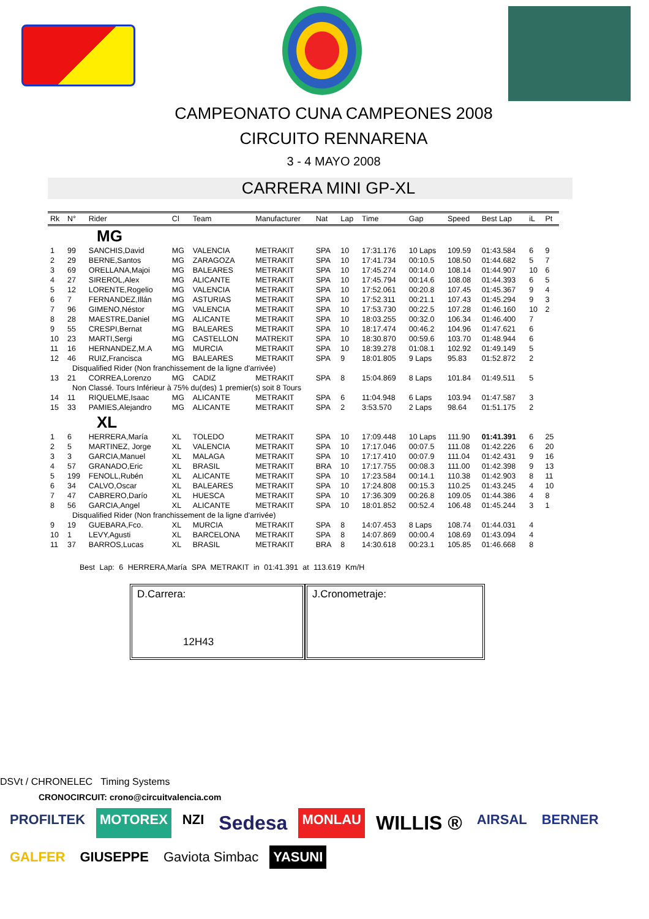CAMPEONATO CUNA CAMPEONES 2008
CIRCUITO RENNARENA
3 - 4 MAYO 2008
CARRERA MINI GP-XL
| Rk | N° | Rider | Cl | Team | Manufacturer | Nat | Lap | Time | Gap | Speed | Best Lap | iL | Pt |
| --- | --- | --- | --- | --- | --- | --- | --- | --- | --- | --- | --- | --- | --- |
| MG | | | | | | | | | | | | | |
| 1 | 99 | SANCHIS,David | MG | VALENCIA | METRAKIT | SPA | 10 | 17:31.176 | 10 Laps | 109.59 | 01:43.584 | 6 | 9 |
| 2 | 29 | BERNE,Santos | MG | ZARAGOZA | METRAKIT | SPA | 10 | 17:41.734 | 00:10.5 | 108.50 | 01:44.682 | 5 | 7 |
| 3 | 69 | ORELLANA,Majoi | MG | BALEARES | METRAKIT | SPA | 10 | 17:45.274 | 00:14.0 | 108.14 | 01:44.907 | 10 | 6 |
| 4 | 27 | SIREROL,Alex | MG | ALICANTE | METRAKIT | SPA | 10 | 17:45.794 | 00:14.6 | 108.08 | 01:44.393 | 6 | 5 |
| 5 | 12 | LORENTE,Rogelio | MG | VALENCIA | METRAKIT | SPA | 10 | 17:52.061 | 00:20.8 | 107.45 | 01:45.367 | 9 | 4 |
| 6 | 7 | FERNANDEZ,Illán | MG | ASTURIAS | METRAKIT | SPA | 10 | 17:52.311 | 00:21.1 | 107.43 | 01:45.294 | 9 | 3 |
| 7 | 96 | GIMENO,Néstor | MG | VALENCIA | METRAKIT | SPA | 10 | 17:53.730 | 00:22.5 | 107.28 | 01:46.160 | 10 | 2 |
| 8 | 28 | MAESTRE,Daniel | MG | ALICANTE | METRAKIT | SPA | 10 | 18:03.255 | 00:32.0 | 106.34 | 01:46.400 | 7 | |
| 9 | 55 | CRESPI,Bernat | MG | BALEARES | METRAKIT | SPA | 10 | 18:17.474 | 00:46.2 | 104.96 | 01:47.621 | 6 | |
| 10 | 23 | MARTI,Sergi | MG | CASTELLON | MATREKIT | SPA | 10 | 18:30.870 | 00:59.6 | 103.70 | 01:48.944 | 6 | |
| 11 | 16 | HERNANDEZ,M.A | MG | MURCIA | METRAKIT | SPA | 10 | 18:39.278 | 01:08.1 | 102.92 | 01:49.149 | 5 | |
| 12 | 46 | RUIZ,Francisca | MG | BALEARES | METRAKIT | SPA | 9 | 18:01.805 | 9 Laps | 95.83 | 01:52.872 | 2 | |
| Disqualified Rider (Non franchissement de la ligne d'arrivée) | | | | | | | | | | | | | |
| 13 | 21 | CORREA,Lorenzo | MG | CADIZ | METRAKIT | SPA | 8 | 15:04.869 | 8 Laps | 101.84 | 01:49.511 | 5 | |
| Non Classé. Tours Inférieur à 75% du(des) 1 premier(s) soit 8 Tours | | | | | | | | | | | | | |
| 14 | 11 | RIQUELME,Isaac | MG | ALICANTE | METRAKIT | SPA | 6 | 11:04.948 | 6 Laps | 103.94 | 01:47.587 | 3 | |
| 15 | 33 | PAMIES,Alejandro | MG | ALICANTE | METRAKIT | SPA | 2 | 3:53.570 | 2 Laps | 98.64 | 01:51.175 | 2 | |
| XL | | | | | | | | | | | | | |
| 1 | 6 | HERRERA,María | XL | TOLEDO | METRAKIT | SPA | 10 | 17:09.448 | 10 Laps | 111.90 | 01:41.391 | 6 | 25 |
| 2 | 5 | MARTINEZ, Jorge | XL | VALENCIA | METRAKIT | SPA | 10 | 17:17.046 | 00:07.5 | 111.08 | 01:42.226 | 6 | 20 |
| 3 | 3 | GARCIA,Manuel | XL | MALAGA | METRAKIT | SPA | 10 | 17:17.410 | 00:07.9 | 111.04 | 01:42.431 | 9 | 16 |
| 4 | 57 | GRANADO,Eric | XL | BRASIL | METRAKIT | BRA | 10 | 17:17.755 | 00:08.3 | 111.00 | 01:42.398 | 9 | 13 |
| 5 | 199 | FENOLL,Rubén | XL | ALICANTE | METRAKIT | SPA | 10 | 17:23.584 | 00:14.1 | 110.38 | 01:42.903 | 8 | 11 |
| 6 | 34 | CALVO,Oscar | XL | BALEARES | METRAKIT | SPA | 10 | 17:24.808 | 00:15.3 | 110.25 | 01:43.245 | 4 | 10 |
| 7 | 47 | CABRERO,Darío | XL | HUESCA | METRAKIT | SPA | 10 | 17:36.309 | 00:26.8 | 109.05 | 01:44.386 | 4 | 8 |
| 8 | 56 | GARCIA,Angel | XL | ALICANTE | METRAKIT | SPA | 10 | 18:01.852 | 00:52.4 | 106.48 | 01:45.244 | 3 | 1 |
| Disqualified Rider (Non franchissement de la ligne d'arrivée) | | | | | | | | | | | | | |
| 9 | 19 | GUEBARA,Fco. | XL | MURCIA | METRAKIT | SPA | 8 | 14:07.453 | 8 Laps | 108.74 | 01:44.031 | 4 | |
| 10 | 1 | LEVY,Agusti | XL | BARCELONA | METRAKIT | SPA | 8 | 14:07.869 | 00:00.4 | 108.69 | 01:43.094 | 4 | |
| 11 | 37 | BARROS,Lucas | XL | BRASIL | METRAKIT | BRA | 8 | 14:30.618 | 00:23.1 | 105.85 | 01:46.668 | 8 | |
Best Lap: 6 HERRERA,María SPA METRAKIT in 01:41.391 at 113.619 Km/H
D.Carrera:
12H43
J.Cronometraje:
DSVt / CHRONELEC Timing Systems
CRONOCIRCUIT: crono@circuitvalencia.com
PROFILTEK MOTOREX NZI Sedesa MONLAU WILLIS ® AIRSAL BERNER GALFER GIUSEPPE Gaviota Simbac YASUNI